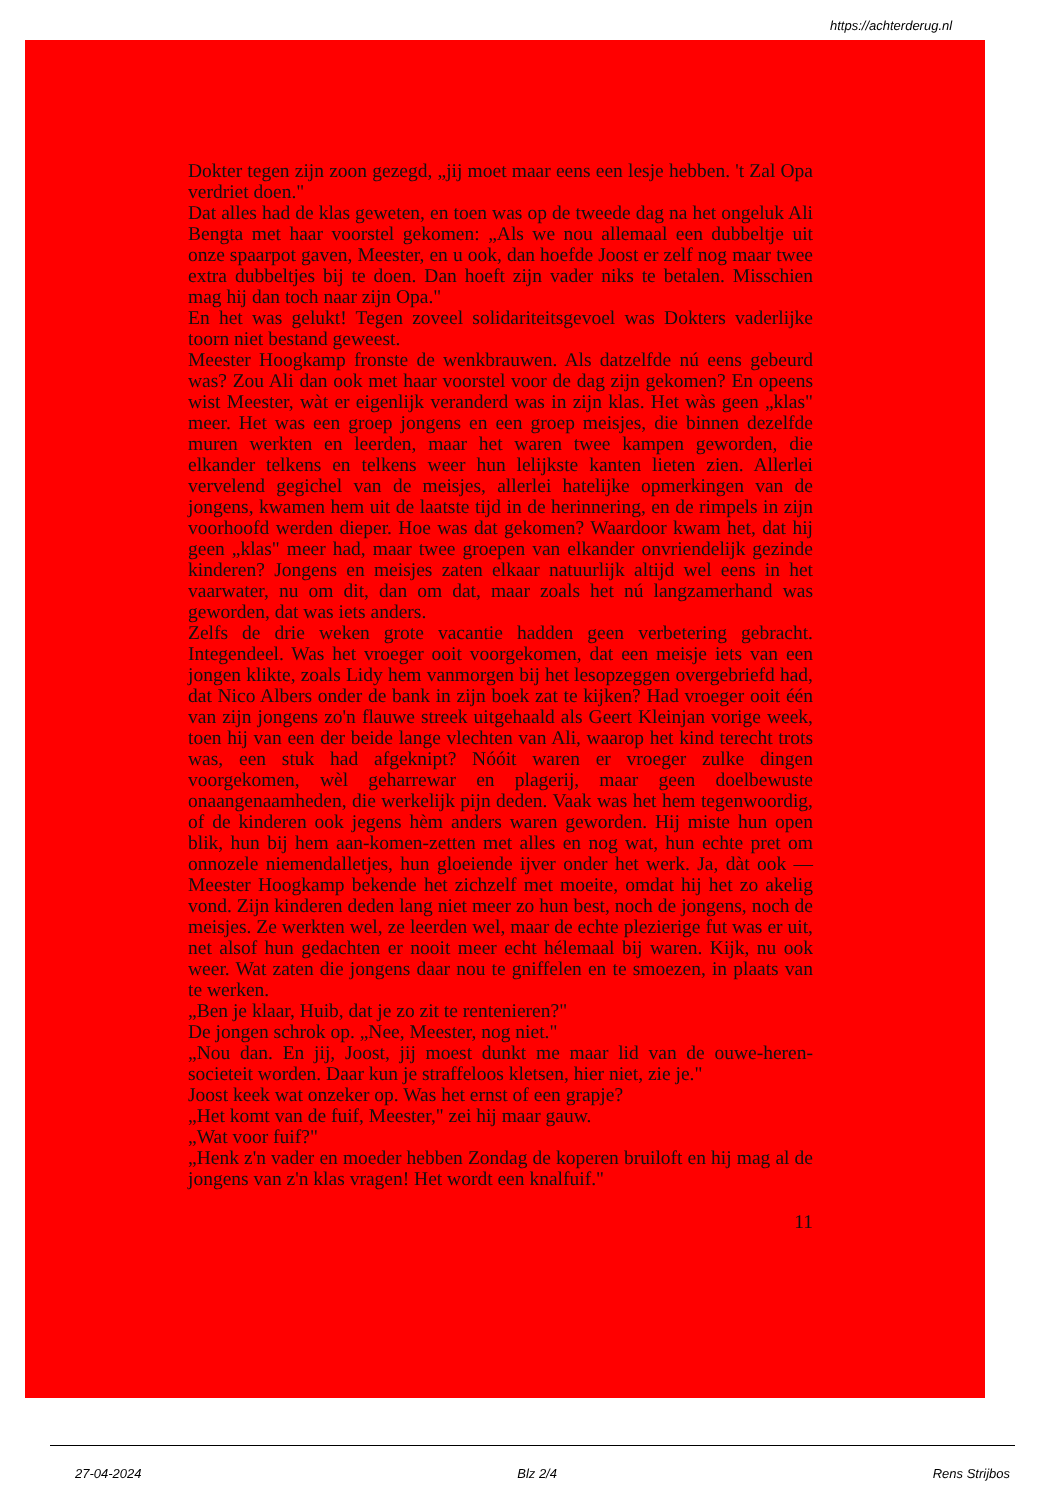https://achterderug.nl
Dokter tegen zijn zoon gezegd, „jij moet maar eens een lesje hebben. 't Zal Opa verdriet doen."
Dat alles had de klas geweten, en toen was op de tweede dag na het ongeluk Ali Bengta met haar voorstel gekomen: „Als we nou allemaal een dubbeltje uit onze spaarpot gaven, Meester, en u ook, dan hoefde Joost er zelf nog maar twee extra dubbeltjes bij te doen. Dan hoeft zijn vader niks te betalen. Misschien mag hij dan toch naar zijn Opa."
En het was gelukt! Tegen zoveel solidariteitsgevoel was Dokters vaderlijke toorn niet bestand geweest.
Meester Hoogkamp fronste de wenkbrauwen. Als datzelfde nú eens gebeurd was? Zou Ali dan ook met haar voorstel voor de dag zijn gekomen? En opeens wist Meester, wàt er eigenlijk veranderd was in zijn klas. Het wàs geen „klas" meer. Het was een groep jongens en een groep meisjes, die binnen dezelfde muren werkten en leerden, maar het waren twee kampen geworden, die elkander telkens en telkens weer hun lelijkste kanten lieten zien. Allerlei vervelend gegichel van de meisjes, allerlei hatelijke opmerkingen van de jongens, kwamen hem uit de laatste tijd in de herinnering, en de rimpels in zijn voorhoofd werden dieper. Hoe was dat gekomen? Waardoor kwam het, dat hij geen „klas" meer had, maar twee groepen van elkander onvriendelijk gezinde kinderen? Jongens en meisjes zaten elkaar natuurlijk altijd wel eens in het vaarwater, nu om dit, dan om dat, maar zoals het nú langzamerhand was geworden, dat was iets anders.
Zelfs de drie weken grote vacantie hadden geen verbetering gebracht. Integendeel. Was het vroeger ooit voorgekomen, dat een meisje iets van een jongen klikte, zoals Lidy hem vanmorgen bij het lesopzeggen overgebriefd had, dat Nico Albers onder de bank in zijn boek zat te kijken? Had vroeger ooit één van zijn jongens zo'n flauwe streek uitgehaald als Geert Kleinjan vorige week, toen hij van een der beide lange vlechten van Ali, waarop het kind terecht trots was, een stuk had afgeknipt? Nóóit waren er vroeger zulke dingen voorgekomen, wèl geharrewar en plagerij, maar geen doelbewuste onaangenaamheden, die werkelijk pijn deden. Vaak was het hem tegenwoordig, of de kinderen ook jegens hèm anders waren geworden. Hij miste hun open blik, hun bij hem aan-komen-zetten met alles en nog wat, hun echte pret om onnozele niemendalletjes, hun gloeiende ijver onder het werk. Ja, dàt ook — Meester Hoogkamp bekende het zichzelf met moeite, omdat hij het zo akelig vond. Zijn kinderen deden lang niet meer zo hun best, noch de jongens, noch de meisjes. Ze werkten wel, ze leerden wel, maar de echte plezierige fut was er uit, net alsof hun gedachten er nooit meer echt hélemaal bij waren. Kijk, nu ook weer. Wat zaten die jongens daar nou te gniffelen en te smoezen, in plaats van te werken.
„Ben je klaar, Huib, dat je zo zit te rentenieren?"
De jongen schrok op. „Nee, Meester, nog niet."
„Nou dan. En jij, Joost, jij moest dunkt me maar lid van de ouwe-heren-societeit worden. Daar kun je straffeloos kletsen, hier niet, zie je."
Joost keek wat onzeker op. Was het ernst of een grapje?
„Het komt van de fuif, Meester," zei hij maar gauw.
„Wat voor fuif?"
„Henk z'n vader en moeder hebben Zondag de koperen bruiloft en hij mag al de jongens van z'n klas vragen! Het wordt een knalfuif."
11
27-04-2024 Blz 2/4 Rens Strijbos